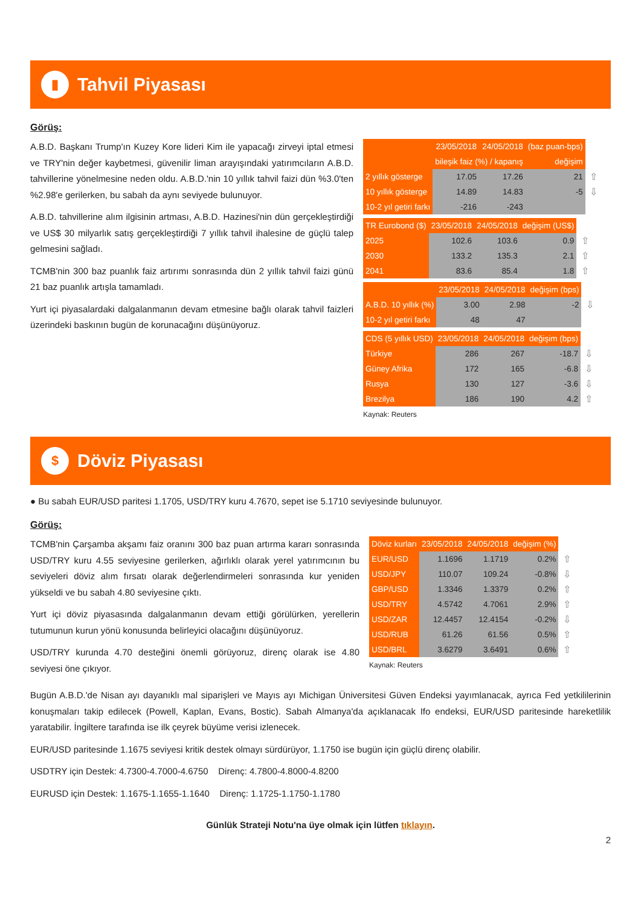▮
Tahvil Piyasası
Görüş:
A.B.D. Başkanı Trump'ın Kuzey Kore lideri Kim ile yapacağı zirveyi iptal etmesi ve TRY'nin değer kaybetmesi, güvenilir liman arayışındaki yatırımcıların A.B.D. tahvillerine yönelmesine neden oldu. A.B.D.'nin 10 yıllık tahvil faizi dün %3.0'ten %2.98'e gerilerken, bu sabah da aynı seviyede bulunuyor.
A.B.D. tahvillerine alım ilgisinin artması, A.B.D. Hazinesi'nin dün gerçekleştirdiği ve US$ 30 milyarlık satış gerçekleştirdiği 7 yıllık tahvil ihalesine de güçlü talep gelmesini sağladı.
TCMB'nin 300 baz puanlık faiz artırımı sonrasında dün 2 yıllık tahvil faizi günü 21 baz puanlık artışla tamamladı.
Yurt içi piyasalardaki dalgalanmanın devam etmesine bağlı olarak tahvil faizleri üzerindeki baskının bugün de korunacağını düşünüyoruz.
| | 23/05/2018 | 24/05/2018 | (baz puan-bps) | |
| | bileşik faiz (%) / kapanış | | değişim | |
| 2 yıllık gösterge | 17.05 | 17.26 | 21 | ⇧ |
| 10 yıllık gösterge | 14.89 | 14.83 | -5 | ⇩ |
| 10-2 yıl getiri farkı | -216 | -243 | | |
| TR Eurobond ($) | 23/05/2018 | 24/05/2018 | değişim (US$) | |
| 2025 | 102.6 | 103.6 | 0.9 | ⇧ |
| 2030 | 133.2 | 135.3 | 2.1 | ⇧ |
| 2041 | 83.6 | 85.4 | 1.8 | ⇧ |
| | 23/05/2018 | 24/05/2018 | değişim (bps) | |
| A.B.D. 10 yıllık (%) | 3.00 | 2.98 | -2 | ⇩ |
| 10-2 yıl getiri farkı | 48 | 47 | | |
| CDS (5 yıllık USD) | 23/05/2018 | 24/05/2018 | değişim (bps) | |
| Türkiye | 286 | 267 | -18.7 | ⇩ |
| Güney Afrika | 172 | 165 | -6.8 | ⇩ |
| Rusya | 130 | 127 | -3.6 | ⇩ |
| Brezilya | 186 | 190 | 4.2 | ⇧ |
Kaynak: Reuters
$
Döviz Piyasası
● Bu sabah EUR/USD paritesi 1.1705, USD/TRY kuru 4.7670, sepet ise 5.1710 seviyesinde bulunuyor.
Görüş:
TCMB'nin Çarşamba akşamı faiz oranını 300 baz puan artırma kararı sonrasında USD/TRY kuru 4.55 seviyesine gerilerken, ağırlıklı olarak yerel yatırımcının bu seviyeleri döviz alım fırsatı olarak değerlendirmeleri sonrasında kur yeniden yükseldi ve bu sabah 4.80 seviyesine çıktı.
Yurt içi döviz piyasasında dalgalanmanın devam ettiği görülürken, yerellerin tutumunun kurun yönü konusunda belirleyici olacağını düşünüyoruz.
USD/TRY kurunda 4.70 desteğini önemli görüyoruz, direnç olarak ise 4.80 seviyesi öne çıkıyor.
| Döviz kurları | 23/05/2018 | 24/05/2018 | değişim (%) | |
| EUR/USD | 1.1696 | 1.1719 | 0.2% | ⇧ |
| USD/JPY | 110.07 | 109.24 | -0.8% | ⇩ |
| GBP/USD | 1.3346 | 1.3379 | 0.2% | ⇧ |
| USD/TRY | 4.5742 | 4.7061 | 2.9% | ⇧ |
| USD/ZAR | 12.4457 | 12.4154 | -0.2% | ⇩ |
| USD/RUB | 61.26 | 61.56 | 0.5% | ⇧ |
| USD/BRL | 3.6279 | 3.6491 | 0.6% | ⇧ |
Kaynak: Reuters
Bugün A.B.D.'de Nisan ayı dayanıklı mal siparişleri ve Mayıs ayı Michigan Üniversitesi Güven Endeksi yayımlanacak, ayrıca Fed yetkililerinin konuşmaları takip edilecek (Powell, Kaplan, Evans, Bostic). Sabah Almanya'da açıklanacak Ifo endeksi, EUR/USD paritesinde hareketlilik yaratabilir. İngiltere tarafında ise ilk çeyrek büyüme verisi izlenecek.
EUR/USD paritesinde 1.1675 seviyesi kritik destek olmayı sürdürüyor, 1.1750 ise bugün için güçlü direnç olabilir.
USDTRY için Destek: 4.7300-4.7000-4.6750 Direnç: 4.7800-4.8000-4.8200
EURUSD için Destek: 1.1675-1.1655-1.1640 Direnç: 1.1725-1.1750-1.1780
Günlük Strateji Notu'na üye olmak için lütfen tıklayın.
2